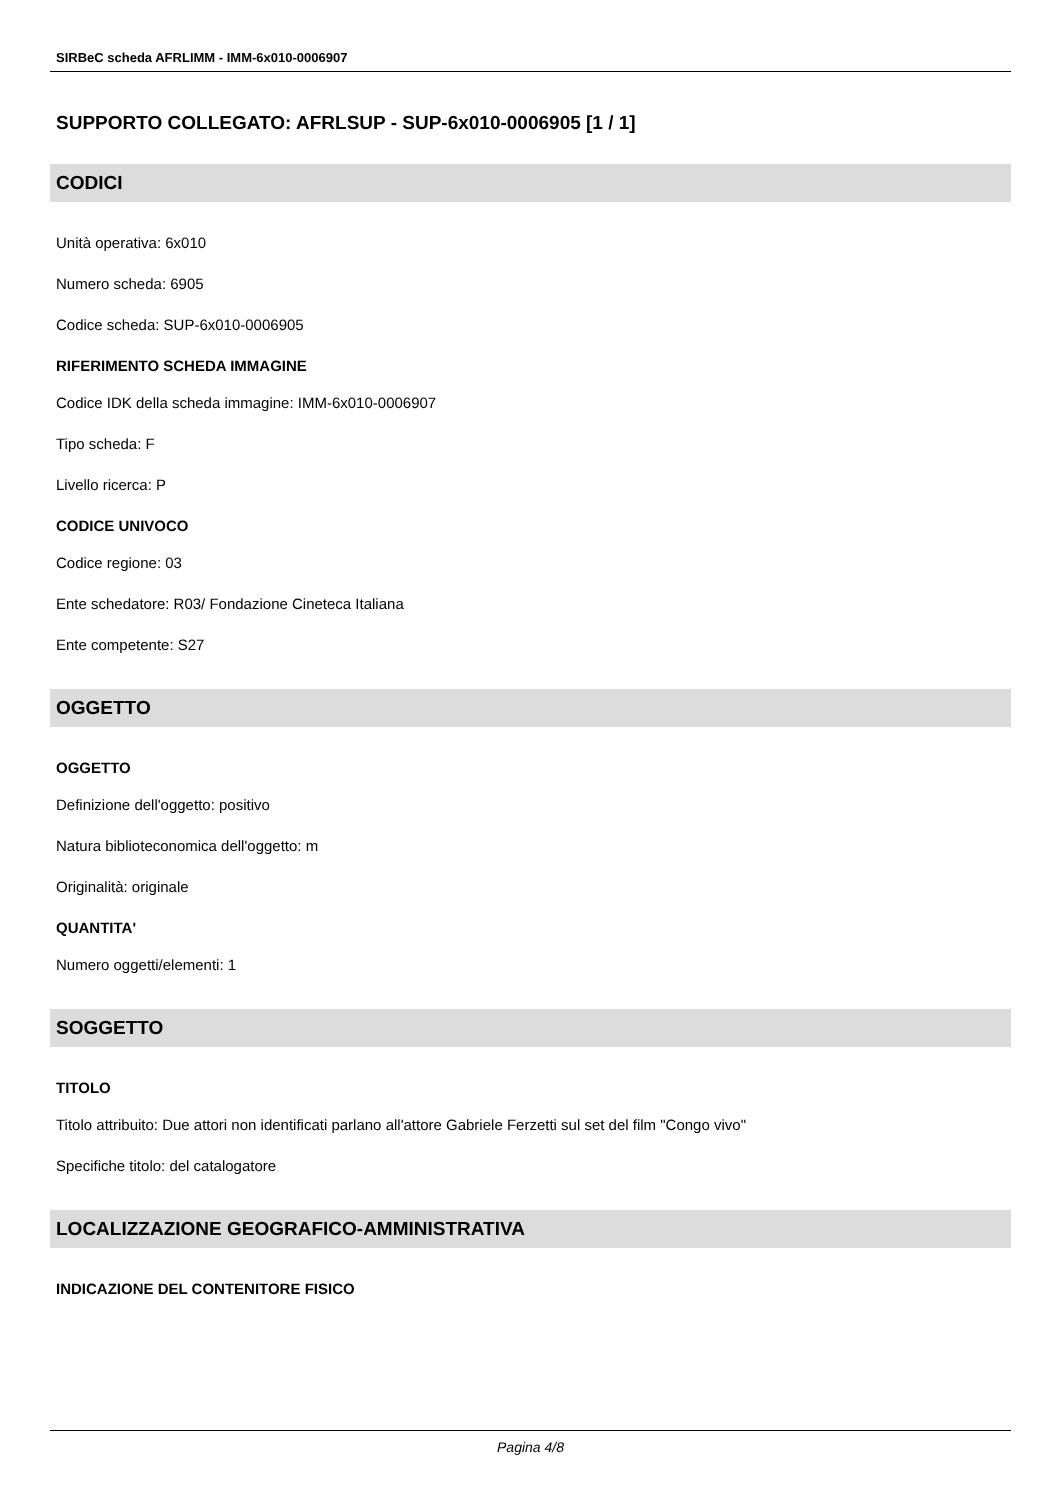SIRBeC scheda AFRLIMM - IMM-6x010-0006907
SUPPORTO COLLEGATO: AFRLSUP - SUP-6x010-0006905 [1 / 1]
CODICI
Unità operativa: 6x010
Numero scheda: 6905
Codice scheda: SUP-6x010-0006905
RIFERIMENTO SCHEDA IMMAGINE
Codice IDK della scheda immagine: IMM-6x010-0006907
Tipo scheda: F
Livello ricerca: P
CODICE UNIVOCO
Codice regione: 03
Ente schedatore: R03/ Fondazione Cineteca Italiana
Ente competente: S27
OGGETTO
OGGETTO
Definizione dell'oggetto: positivo
Natura biblioteconomica dell'oggetto: m
Originalità: originale
QUANTITA'
Numero oggetti/elementi: 1
SOGGETTO
TITOLO
Titolo attribuito: Due attori non identificati parlano all'attore Gabriele Ferzetti sul set del film "Congo vivo"
Specifiche titolo: del catalogatore
LOCALIZZAZIONE GEOGRAFICO-AMMINISTRATIVA
INDICAZIONE DEL CONTENITORE FISICO
Pagina 4/8